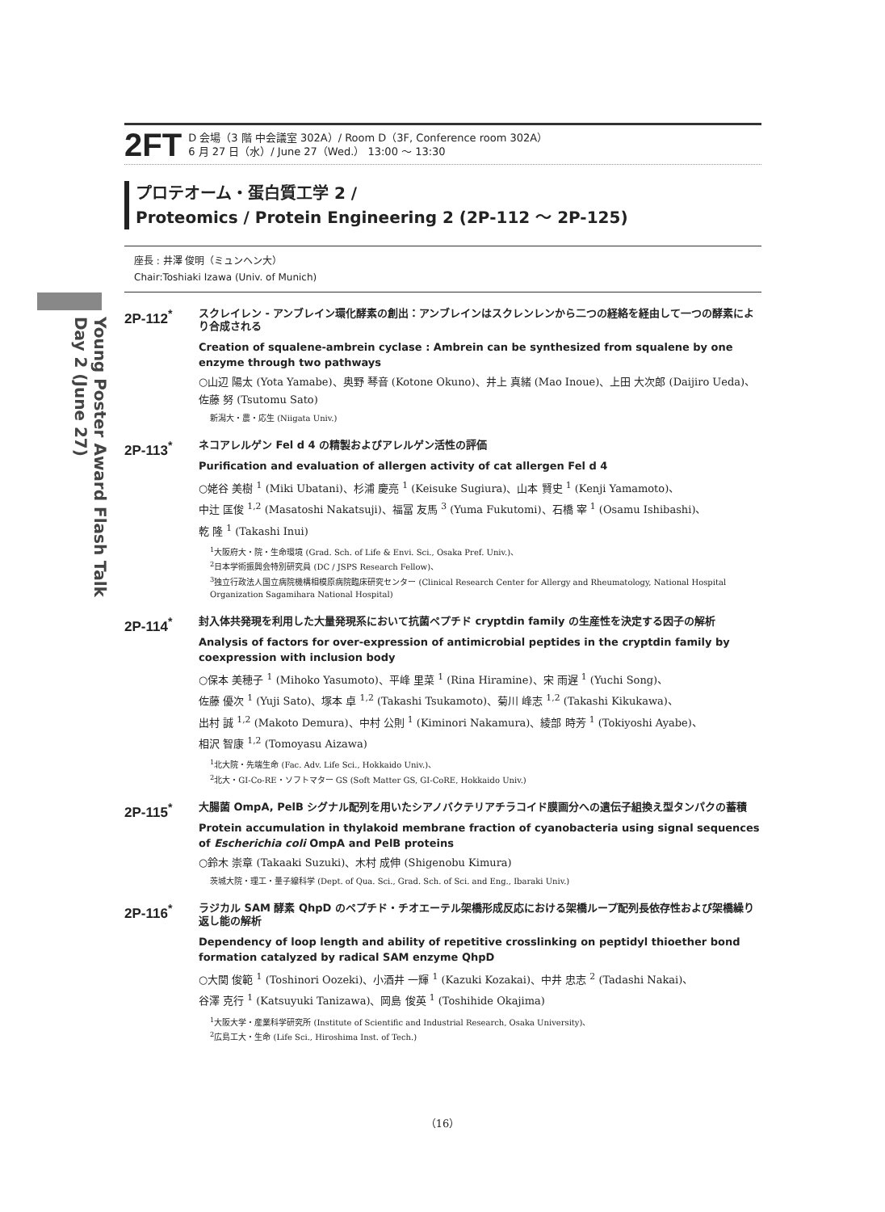Young Poster Award Flash Talk
Day 2 (June 27)
2FT
D 会場（3 階 中会議室 302A）/ Room D（3F, Conference room 302A）
6 月 27 日（水）/ June 27（Wed.） 13:00 ～ 13:30
プロテオーム・蛋白質工学 2 /
Proteomics / Protein Engineering 2 (2P-112 ～ 2P-125)
座長 : 井澤 俊明（ミュンヘン大）
Chair:Toshiaki Izawa (Univ. of Munich)
2P-112<sup>*</sup>
スクレイレン - アンブレイン環化酵素の創出：アンブレインはスクレンレンから二つの経絡を経由して一つの酵素により合成される
Creation of squalene-ambrein cyclase : Ambrein can be synthesized from squalene by one enzyme through two pathways
○山辺 陽太 (Yota Yamabe)、奥野 琴音 (Kotone Okuno)、井上 真緒 (Mao Inoue)、上田 大次郎 (Daijiro Ueda)、
佐藤 努 (Tsutomu Sato)
新潟大・農・応生 (Niigata Univ.)
2P-113<sup>*</sup>
ネコアレルゲン Fel d 4 の精製およびアレルゲン活性の評価
Purification and evaluation of allergen activity of cat allergen Fel d 4
○姥谷 美樹 <sup>1</sup> (Miki Ubatani)、杉浦 慶亮 <sup>1</sup> (Keisuke Sugiura)、山本 賢史 <sup>1</sup> (Kenji Yamamoto)、
中辻 匡俊 <sup>1,2</sup> (Masatoshi Nakatsuji)、福冨 友馬 <sup>3</sup> (Yuma Fukutomi)、石橋 宰 <sup>1</sup> (Osamu Ishibashi)、
乾 隆 <sup>1</sup> (Takashi Inui)
<sup>1</sup> 大阪府大・院・生命環境 (Grad. Sch. of Life & Envi. Sci., Osaka Pref. Univ.)、
<sup>2</sup> 日本学術振興会特別研究員 (DC / JSPS Research Fellow)、
<sup>3</sup> 独立行政法人国立病院機構相模原病院臨床研究センター (Clinical Research Center for Allergy and Rheumatology, National Hospital Organization Sagamihara National Hospital)
2P-114<sup>*</sup>
封入体共発現を利用した大量発現系において抗菌ペプチド cryptdin family の生産性を決定する因子の解析
Analysis of factors for over-expression of antimicrobial peptides in the cryptdin family by coexpression with inclusion body
○保本 美穂子 <sup>1</sup> (Mihoko Yasumoto)、平峰 里菜 <sup>1</sup> (Rina Hiramine)、宋 雨遅 <sup>1</sup> (Yuchi Song)、
佐藤 優次 <sup>1</sup> (Yuji Sato)、塚本 卓 <sup>1,2</sup> (Takashi Tsukamoto)、菊川 峰志 <sup>1,2</sup> (Takashi Kikukawa)、
出村 誠 <sup>1,2</sup> (Makoto Demura)、中村 公則 <sup>1</sup> (Kiminori Nakamura)、綾部 時芳 <sup>1</sup> (Tokiyoshi Ayabe)、
相沢 智康 <sup>1,2</sup> (Tomoyasu Aizawa)
<sup>1</sup> 北大院・先端生命 (Fac. Adv. Life Sci., Hokkaido Univ.)、
<sup>2</sup> 北大・GI-Co-RE・ソフトマター GS (Soft Matter GS, GI-CoRE, Hokkaido Univ.)
2P-115<sup>*</sup>
大腸菌 OmpA, PelB シグナル配列を用いたシアノバクテリアチラコイド膜画分への遺伝子組換え型タンパクの蓄積
Protein accumulation in thylakoid membrane fraction of cyanobacteria using signal sequences of Escherichia coli OmpA and PelB proteins
○鈴木 崇章 (Takaaki Suzuki)、木村 成伸 (Shigenobu Kimura)
茨城大院・理工・量子線科学 (Dept. of Qua. Sci., Grad. Sch. of Sci. and Eng., Ibaraki Univ.)
2P-116<sup>*</sup>
ラジカル SAM 酵素 QhpD のペプチド・チオエーテル架橋形成反応における架橋ループ配列長依存性および架橋繰り返し能の解析
Dependency of loop length and ability of repetitive crosslinking on peptidyl thioether bond formation catalyzed by radical SAM enzyme QhpD
○大関 俊範 <sup>1</sup> (Toshinori Oozeki)、小酒井 一輝 <sup>1</sup> (Kazuki Kozakai)、中井 忠志 <sup>2</sup> (Tadashi Nakai)、
谷澤 克行 <sup>1</sup> (Katsuyuki Tanizawa)、岡島 俊英 <sup>1</sup> (Toshihide Okajima)
<sup>1</sup> 大阪大学・産業科学研究所 (Institute of Scientific and Industrial Research, Osaka University)、
<sup>2</sup> 広島工大・生命 (Life Sci., Hiroshima Inst. of Tech.)
（16）